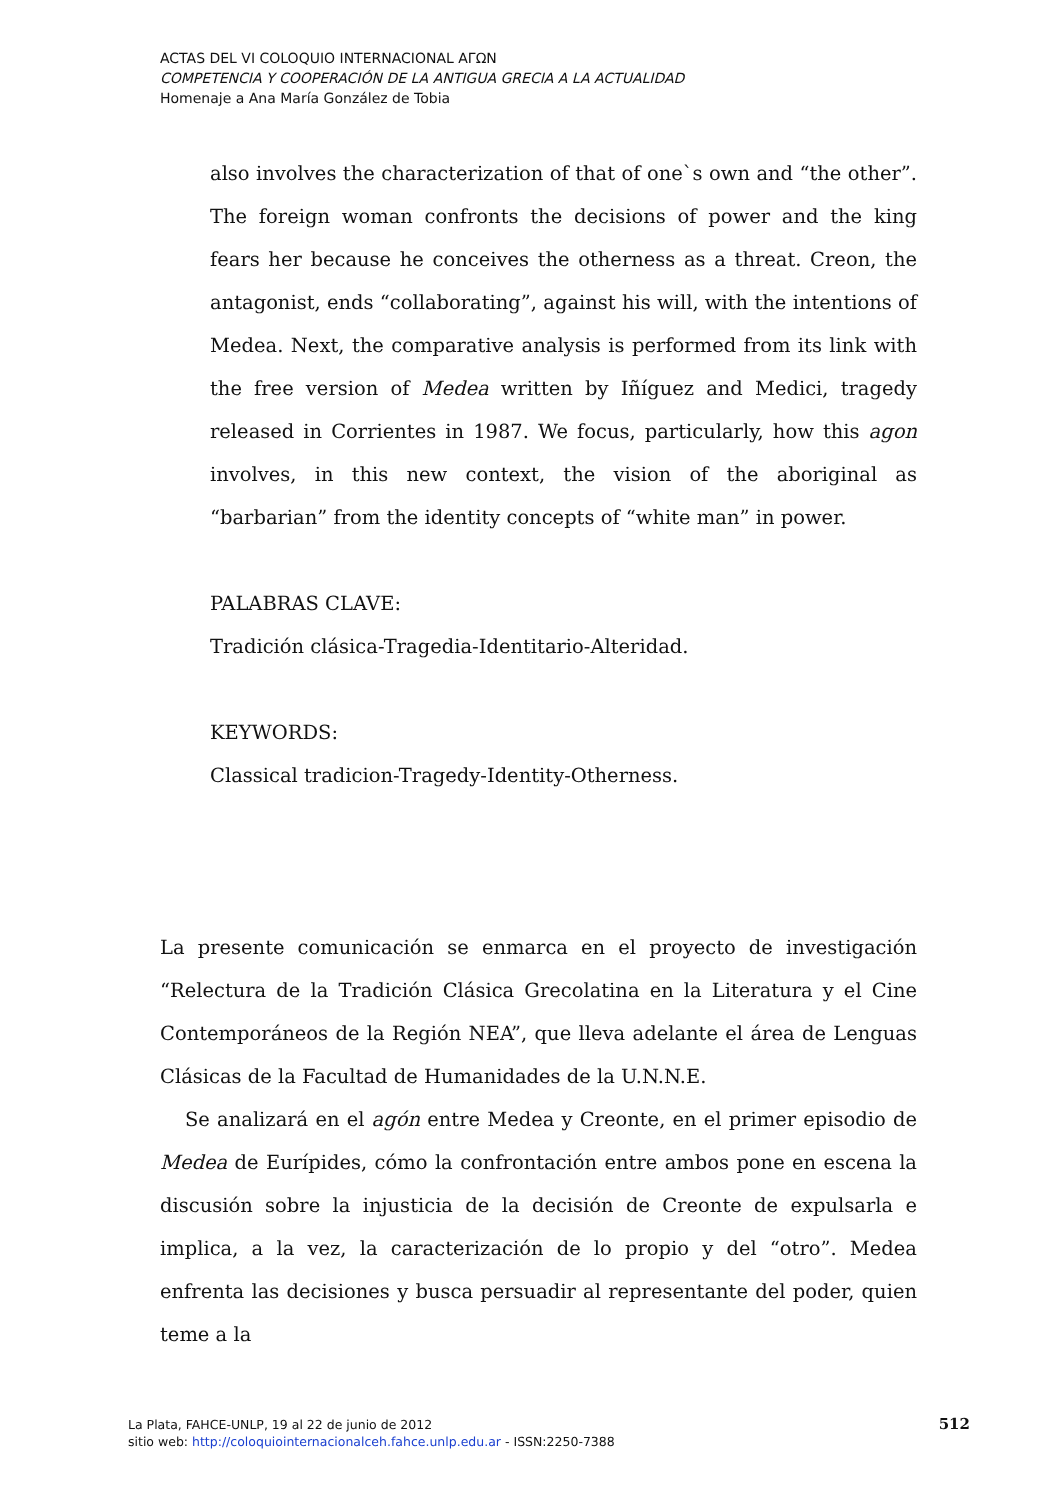ACTAS DEL VI COLOQUIO INTERNACIONAL ΑΓΩΝ
COMPETENCIA Y COOPERACIÓN DE LA ANTIGUA GRECIA A LA ACTUALIDAD
Homenaje a Ana María González de Tobia
also involves the characterization of that of one`s own and “the other”. The foreign woman confronts the decisions of power and the king fears her because he conceives the otherness as a threat. Creon, the antagonist, ends “collaborating”, against his will, with the intentions of Medea. Next, the comparative analysis is performed from its link with the free version of Medea written by Iñíguez and Medici, tragedy released in Corrientes in 1987. We focus, particularly, how this agon involves, in this new context, the vision of the aboriginal as “barbarian” from the identity concepts of “white man” in power.
PALABRAS CLAVE:
Tradición clásica-Tragedia-Identitario-Alteridad.
KEYWORDS:
Classical tradicion-Tragedy-Identity-Otherness.
La presente comunicación se enmarca en el proyecto de investigación “Relectura de la Tradición Clásica Grecolatina en la Literatura y el Cine Contemporáneos de la Región NEA”, que lleva adelante el área de Lenguas Clásicas de la Facultad de Humanidades de la U.N.N.E.
Se analizará en el agón entre Medea y Creonte, en el primer episodio de Medea de Eurípides, cómo la confrontación entre ambos pone en escena la discusión sobre la injusticia de la decisión de Creonte de expulsarla e implica, a la vez, la caracterización de lo propio y del “otro”. Medea enfrenta las decisiones y busca persuadir al representante del poder, quien teme a la
La Plata, FAHCE-UNLP, 19 al 22 de junio de 2012
sitio web: http://coloquiointernacionalceh.fahce.unlp.edu.ar - ISSN:2250-7388
512